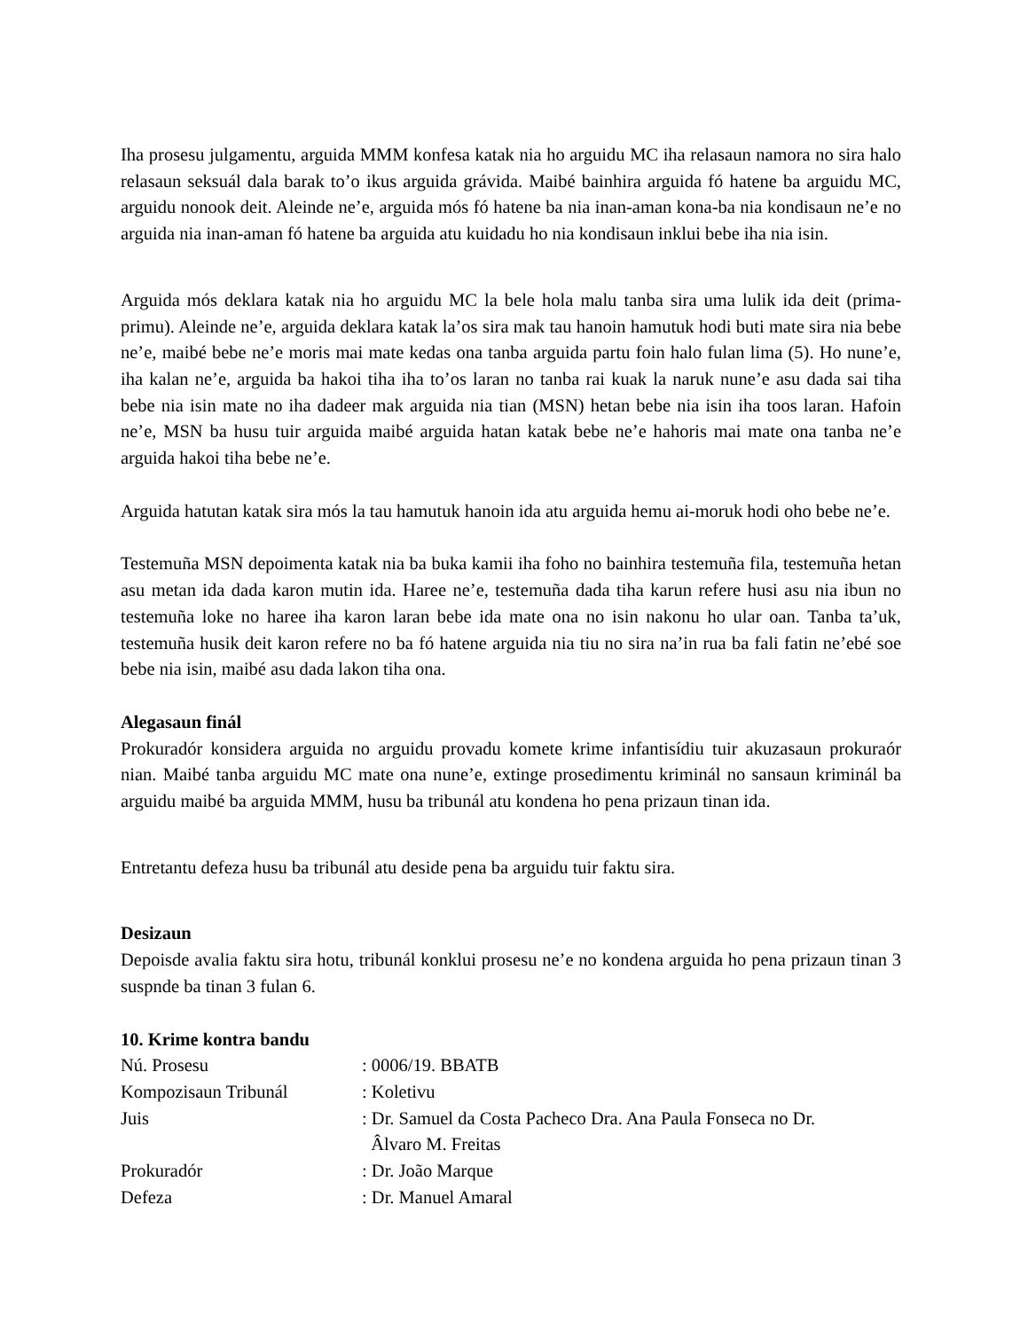Iha prosesu julgamentu, arguida MMM konfesa katak nia ho arguidu MC iha relasaun namora no sira halo relasaun seksuál dala barak to’o ikus arguida grávida. Maibé bainhira arguida fó hatene ba arguidu MC, arguidu nonook deit. Aleinde ne’e, arguida mós fó hatene ba nia inan-aman kona-ba nia kondisaun ne’e no arguida nia inan-aman fó hatene ba arguida atu kuidadu ho nia kondisaun inklui bebe iha nia isin.
Arguida mós deklara katak nia ho arguidu MC la bele hola malu tanba sira uma lulik ida deit (prima-primu). Aleinde ne’e, arguida deklara katak la’os sira mak tau hanoin hamutuk hodi buti mate sira nia bebe ne’e, maibé bebe ne’e moris mai mate kedas ona tanba arguida partu foin halo fulan lima (5). Ho nune’e, iha kalan ne’e, arguida ba hakoi tiha iha to’os laran no tanba rai kuak la naruk nune’e asu dada sai tiha bebe nia isin mate no iha dadeer mak arguida nia tian (MSN) hetan bebe nia isin iha toos laran. Hafoin ne’e, MSN ba husu tuir arguida maibé arguida hatan katak bebe ne’e hahoris mai mate ona tanba ne’e arguida hakoi tiha bebe ne’e.
Arguida hatutan katak sira mós la tau hamutuk hanoin ida atu arguida hemu ai-moruk hodi oho bebe ne’e.
Testemuña MSN depoimenta katak nia ba buka kamii iha foho no bainhira testemuña fila, testemuña hetan asu metan ida dada karon mutin ida. Haree ne’e, testemuña dada tiha karun refere husi asu nia ibun no testemuña loke no haree iha karon laran bebe ida mate ona no isin nakonu ho ular oan. Tanba ta’uk, testemuña husik deit karon refere no ba fó hatene arguida nia tiu no sira na’in rua ba fali fatin ne’ebé soe bebe nia isin, maibé asu dada lakon tiha ona.
Alegasaun finál
Prokuradór konsidera arguida no arguidu provadu komete krime infantisídiu tuir akuzasaun prokuraór nian. Maibé tanba arguidu MC mate ona nune’e, extinge prosedimentu kriminál no sansaun kriminál ba arguidu maibé ba arguida MMM, husu ba tribunál atu kondena ho pena prizaun tinan ida.
Entretantu defeza husu ba tribunál atu deside pena ba arguidu tuir faktu sira.
Desizaun
Depoisde avalia faktu sira hotu, tribunál konklui prosesu ne’e no kondena arguida ho pena prizaun tinan 3 suspnde ba tinan 3 fulan 6.
10. Krime kontra bandu
Nú. Prosesu : 0006/19. BBATB
Kompozisaun Tribunál : Koletivu
Juis : Dr. Samuel da Costa Pacheco Dra. Ana Paula Fonseca no Dr.
Âlvaro M. Freitas
Prokuradór : Dr. João Marque
Defeza : Dr. Manuel Amaral